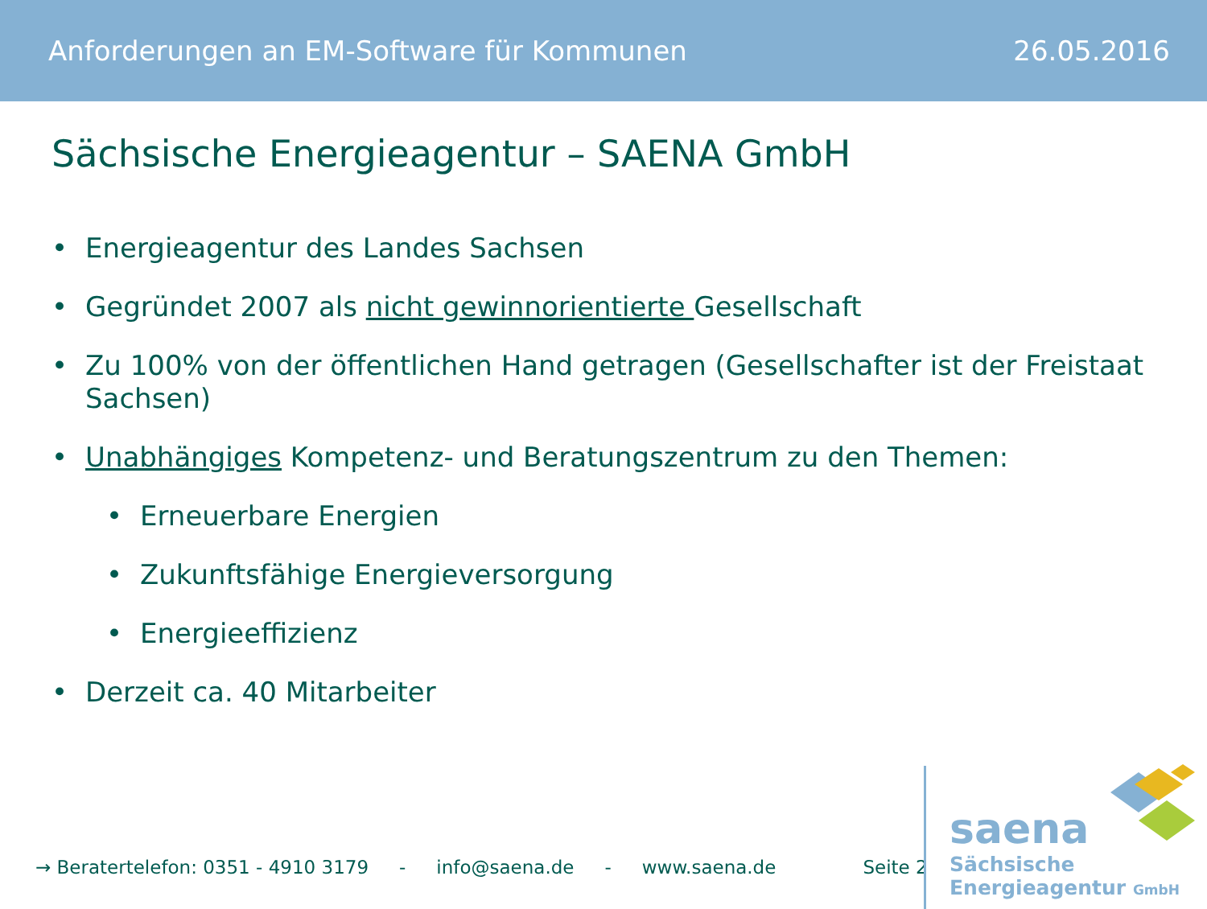Anforderungen an EM-Software für Kommunen 26.05.2016
Sächsische Energieagentur – SAENA GmbH
• Energieagentur des Landes Sachsen
• Gegründet 2007 als nicht gewinnorientierte Gesellschaft
• Zu 100% von der öffentlichen Hand getragen (Gesellschafter ist der Freistaat Sachsen)
• Unabhängiges Kompetenz- und Beratungszentrum zu den Themen:
• Erneuerbare Energien
• Zukunftsfähige Energieversorgung
• Energieeffizienz
• Derzeit ca. 40 Mitarbeiter
→ Beratertelefon: 0351 - 4910 3179 - info@saena.de - www.saena.de Seite 2
saena
Sächsische
Energieagentur GmbH